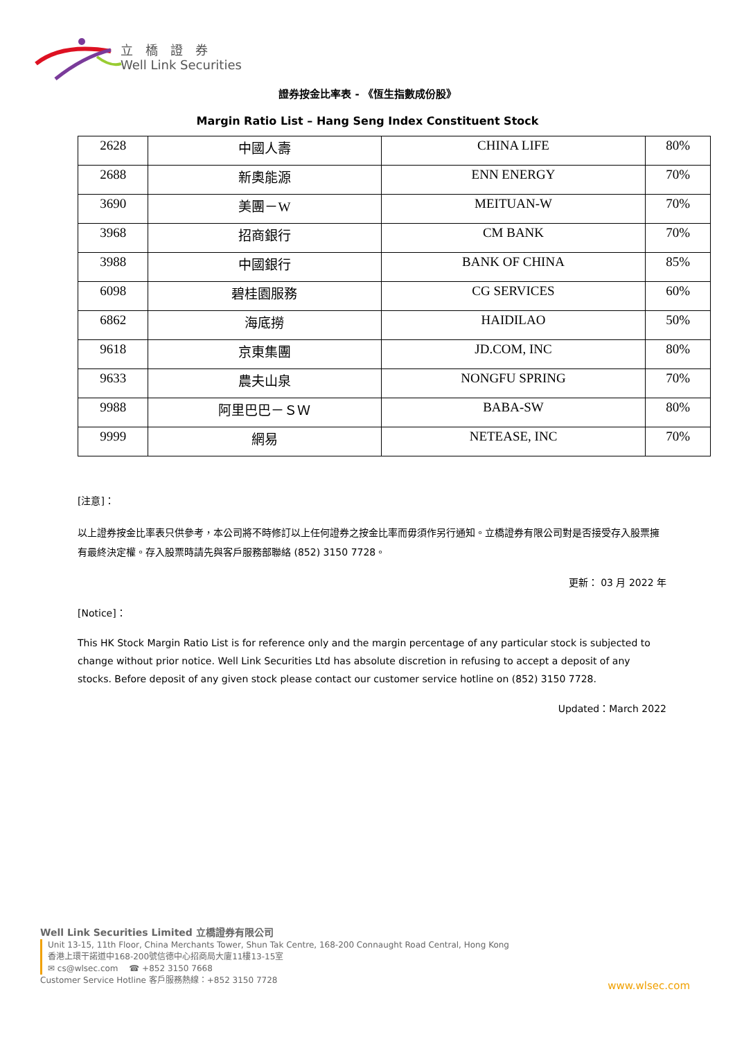立　橋　證　券
Well Link Securities
證券按金比率表 - 《恆生指數成份股》
Margin Ratio List – Hang Seng Index Constituent Stock
| 2628 | 中國人壽 | CHINA LIFE | 80% |
| 2688 | 新奧能源 | ENN ENERGY | 70% |
| 3690 | 美團－W | MEITUAN-W | 70% |
| 3968 | 招商銀行 | CM BANK | 70% |
| 3988 | 中國銀行 | BANK OF CHINA | 85% |
| 6098 | 碧桂園服務 | CG SERVICES | 60% |
| 6862 | 海底撈 | HAIDILAO | 50% |
| 9618 | 京東集團 | JD.COM, INC | 80% |
| 9633 | 農夫山泉 | NONGFU SPRING | 70% |
| 9988 | 阿里巴巴－ＳＷ | BABA-SW | 80% |
| 9999 | 網易 | NETEASE, INC | 70% |
[注意]：
以上證券按金比率表只供參考，本公司將不時修訂以上任何證券之按金比率而毋須作另行通知。立橋證券有限公司對是否接受存入股票擁有最終決定權。存入股票時請先與客戶服務部聯絡 (852) 3150 7728。
更新： 03 月 2022 年
[Notice]：
This HK Stock Margin Ratio List is for reference only and the margin percentage of any particular stock is subjected to change without prior notice. Well Link Securities Ltd has absolute discretion in refusing to accept a deposit of any stocks. Before deposit of any given stock please contact our customer service hotline on (852) 3150 7728.
Updated：March 2022
Well Link Securities Limited 立橋證券有限公司
Unit 13-15, 11th Floor, China Merchants Tower, Shun Tak Centre, 168-200 Connaught Road Central, Hong Kong
香港上環干諾道中168-200號信德中心招商局大廈11樓13-15室
✉ cs@wlsec.com　 ☎ +852 3150 7668
Customer Service Hotline 客戶服務熱線：+852 3150 7728
www.wlsec.com